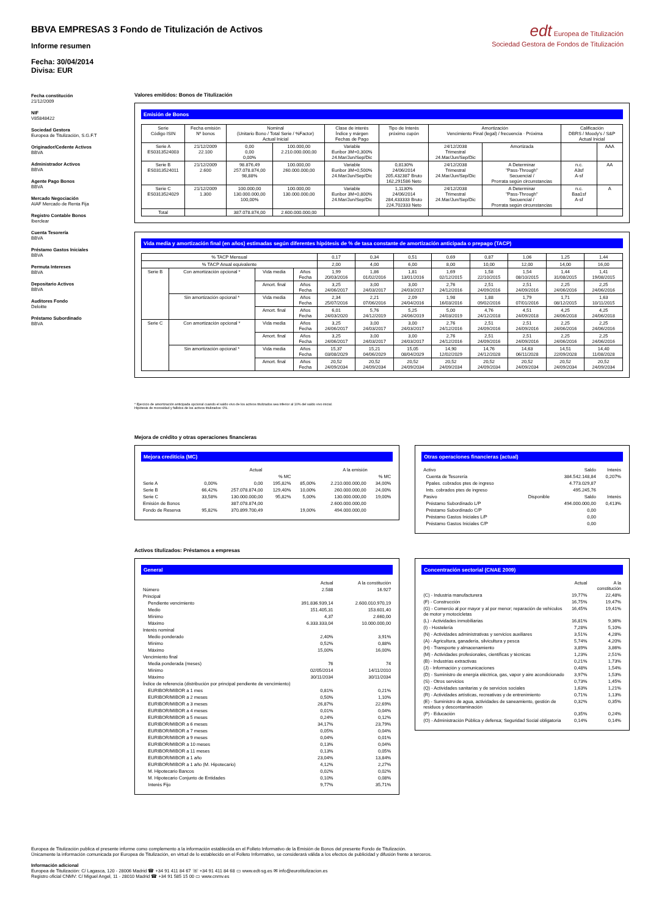edt Europea de Titulización
Sociedad Gestora de Fondos de Titulización
BBVA EMPRESAS 3 Fondo de Titulización de Activos
Informe resumen
Fecha: 30/04/2014
Divisa: EUR
Fecha constitución
21/12/2009
NIF
V85848422
Sociedad Gestora
Europea de Titulización, S.G.F.T
Originador/Cedente Activos
BBVA
Administrador Activos
BBVA
Agente Pago Bonos
BBVA
Mercado Negociación
AIAF Mercado de Renta Fija
Registro Contable Bonos
Iberclear
Cuenta Tesorería
BBVA
Préstamo Gastos Iniciales
BBVA
Permuta Intereses
BBVA
Depositario Activos
BBVA
Auditores Fondo
Deloitte
Préstamo Subordinado
BBVA
Valores emitidos: Bonos de Titulización
Emisión de Bonos
| Serie Código ISIN | Fecha emisión Nº bonos | Nominal (Unitario Bono / Total Serie / %Factor) Actual Inicial | | Clase de interés Índice y márgen Fechas de Pago | Tipo de Interés próximo cupón | Amortización Vencimiento Final (legal) / frecuencia · Próxima | | Calificación DBRS / Moody's / S&P Actual Inicial | |
| --- | --- | --- | --- | --- | --- | --- | --- | --- | --- |
| Serie A ES0313524003 | 21/12/2009 22.100 | 0,00 0,00 0,00% | 100.000,00 2.210.000.000,00 | Variable Euribor 3M+0,300% 24.Mar/Jun/Sep/Dic | | 24/12/2038 Trimestral 24.Mar/Jun/Sep/Dic | Amortizada | | AAA |
| Serie B ES0313524011 | 21/12/2009 2.600 | 98.876,49 257.078.874,00 98,88% | 100.000,00 260.000.000,00 | Variable Euribor 3M+0,500% 24.Mar/Jun/Sep/Dic | 0,8130% 24/06/2014 205,432387 Bruto 162,291586 Neto | 24/12/2038 Trimestral 24.Mar/Jun/Sep/Dic | A Determinar "Pass-Through" Secuencial / Prorrata según circunstancias | n.c. A3sf A-sf | AA |
| Serie C ES0313524029 | 21/12/2009 1.300 | 100.000,00 130.000.000,00 100,00% | 100.000,00 130.000.000,00 | Variable Euribor 3M+0,800% 24.Mar/Jun/Sep/Dic | 1,1130% 24/06/2014 284,433333 Bruto 224,702333 Neto | 24/12/2038 Trimestral 24.Mar/Jun/Sep/Dic | A Determinar "Pass-Through" Secuencial / Prorrata según circunstancias | n.c. Baa1sf A-sf | A |
| Total | | 387.078.874,00 | 2.600.000.000,00 | | | | | | |
Vida media y amortización final (en años) estimadas según diferentes hipótesis de % de tasa constante de amortización anticipada o prepago (TACP)
| % TACP Mensual | | | | 0,17 | 0,34 | 0,51 | 0,69 | 0,87 | 1,06 | 1,25 | 1,44 |
| % TACP Anual equivalente | | | | 2,00 | 4,00 | 6,00 | 8,00 | 10,00 | 12,00 | 14,00 | 16,00 |
| Serie B | Con amortización opcional * | Vida media | Años Fecha | 1,99 20/03/2016 | 1,86 01/02/2016 | 1,81 13/01/2016 | 1,69 02/12/2015 | 1,58 22/10/2015 | 1,54 08/10/2015 | 1,44 31/08/2015 | 1,41 19/08/2015 |
| | | Amort. final | Años Fecha | 3,25 24/06/2017 | 3,00 24/03/2017 | 3,00 24/03/2017 | 2,76 24/12/2016 | 2,51 24/09/2016 | 2,51 24/09/2016 | 2,25 24/06/2016 | 2,25 24/06/2016 |
| | Sin amortización opcional * | Vida media | Años Fecha | 2,34 25/07/2016 | 2,21 07/06/2016 | 2,09 24/04/2016 | 1,98 16/03/2016 | 1,88 09/02/2016 | 1,79 07/01/2016 | 1,71 08/12/2015 | 1,63 10/11/2015 |
| | | Amort. final | Años Fecha | 6,01 24/03/2020 | 5,76 24/12/2019 | 5,25 24/06/2019 | 5,00 24/03/2019 | 4,76 24/12/2018 | 4,51 24/09/2018 | 4,25 24/06/2018 | 4,25 24/06/2018 |
| Serie C | Con amortización opcional * | Vida media | Años Fecha | 3,25 24/06/2017 | 3,00 24/03/2017 | 3,00 24/03/2017 | 2,76 24/12/2016 | 2,51 24/09/2016 | 2,51 24/09/2016 | 2,25 24/06/2016 | 2,25 24/06/2016 |
| | | Amort. final | Años Fecha | 3,25 24/06/2017 | 3,00 24/03/2017 | 3,00 24/03/2017 | 2,76 24/12/2016 | 2,51 24/09/2016 | 2,51 24/09/2016 | 2,25 24/06/2016 | 2,25 24/06/2016 |
| | Sin amortización opcional * | Vida media | Años Fecha | 15,37 03/08/2029 | 15,21 04/06/2029 | 15,05 08/04/2029 | 14,90 12/02/2029 | 14,76 24/12/2028 | 14,63 06/11/2028 | 14,51 22/09/2028 | 14,40 11/08/2028 |
| | | Amort. final | Años Fecha | 20,52 24/09/2034 | 20,52 24/09/2034 | 20,52 24/09/2034 | 20,52 24/09/2034 | 20,52 24/09/2034 | 20,52 24/09/2034 | 20,52 24/09/2034 | 20,52 24/09/2034 |
* Ejercicio de amortización anticipada opcional cuando el saldo vivo de los activos titulizados sea inferior al 10% del saldo vivo inicial.
Hipótesis de morosidad y fallidos de los activos titulizados: 0%.
Mejora de crédito y otras operaciones financieras
Mejora crediticia (MC)
| | | Actual | | | A la emisión | |
| --- | --- | --- | --- | --- | --- | --- |
| | | | % MC | | | % MC |
| Serie A | 0,00% | 0,00 | 195,82% | 85,00% | 2.210.000.000,00 | 34,00% |
| Serie B | 66,42% | 257.078.874,00 | 129,40% | 10,00% | 260.000.000,00 | 24,00% |
| Serie C | 33,58% | 130.000.000,00 | 95,82% | 5,00% | 130.000.000,00 | 19,00% |
| Emisión de Bonos | | 387.078.874,00 | | | 2.600.000.000,00 | |
| Fondo de Reserva | 95,82% | 370.899.700,49 | | 19,00% | 494.000.000,00 | |
Otras operaciones financieras (actual)
| Activo | | Saldo | Interés |
| Cuenta de Tesorería | | 384.542.148,84 | 0,207% |
| Ppales. cobrados ptes de ingreso | | 4.773.029,87 | |
| Ints. cobrados ptes de ingreso | | 495.245,76 | |
| Pasivo | Disponible | Saldo | Interés |
| Préstamo Subordinado L/P | | 494.000.000,00 | 0,413% |
| Préstamo Subordinado C/P | | 0,00 | |
| Préstamo Gastos Iniciales L/P | | 0,00 | |
| Préstamo Gastos Iniciales C/P | | 0,00 | |
Activos titulizados: Préstamos a empresas
General
| | Actual | A la constitución |
| --- | --- | --- |
| Número | 2.588 | 16.927 |
| Principal | | |
| Pendiente vencimiento | 391.836.939,14 | 2.600.010.970,19 |
| Medio | 151.405,31 | 153.601,40 |
| Mínimo | 4,37 | 2.660,00 |
| Máximo | 6.333.333,04 | 10.000.000,00 |
| Interés nominal | | |
| Medio ponderado | 2,40% | 3,91% |
| Mínimo | 0,52% | 0,88% |
| Máximo | 15,00% | 16,00% |
| Vencimiento final | | |
| Media ponderada (meses) | 76 | 74 |
| Mínimo | 02/05/2014 | 14/11/2010 |
| Máximo | 30/11/2034 | 30/11/2034 |
| Índice de referencia (distribución por principal pendiente de vencimiento) | | |
| EURIBOR/MIBOR a 1 mes | 0,81% | 0,21% |
| EURIBOR/MIBOR a 2 meses | 0,50% | 1,10% |
| EURIBOR/MIBOR a 3 meses | 26,87% | 22,69% |
| EURIBOR/MIBOR a 4 meses | 0,01% | 0,04% |
| EURIBOR/MIBOR a 5 meses | 0,24% | 0,12% |
| EURIBOR/MIBOR a 6 meses | 34,17% | 23,79% |
| EURIBOR/MIBOR a 7 meses | 0,05% | 0,04% |
| EURIBOR/MIBOR a 9 meses | 0,04% | 0,01% |
| EURIBOR/MIBOR a 10 meses | 0,13% | 0,04% |
| EURIBOR/MIBOR a 11 meses | 0,13% | 0,05% |
| EURIBOR/MIBOR a 1 año | 23,04% | 13,84% |
| EURIBOR/MIBOR a 1 año (M. Hipotecario) | 4,12% | 2,27% |
| M. Hipotecario Bancos | 0,02% | 0,02% |
| M. Hipotecario Conjunto de Entidades | 0,10% | 0,08% |
| Interés Fijo | 9,77% | 35,71% |
Concentración sectorial (CNAE 2009)
| | Actual | A la constitución |
| --- | --- | --- |
| (C) - Industria manufacturera | 19,77% | 22,48% |
| (F) - Construcción | 16,75% | 19,47% |
| (G) - Comercio al por mayor y al por menor; reparación de vehículos de motor y motocicletas | 16,45% | 19,41% |
| (L) - Actividades inmobiliarias | 16,81% | 9,36% |
| (I) - Hostelería | 7,28% | 5,10% |
| (N) - Actividades administrativas y servicios auxiliares | 3,51% | 4,28% |
| (A) - Agricultura, ganadería, silvicultura y pesca | 5,74% | 4,20% |
| (H) - Transporte y almacenamiento | 3,89% | 3,86% |
| (M) - Actividades profesionales, científicas y técnicas | 1,23% | 2,51% |
| (B) - Industrias extractivas | 0,21% | 1,73% |
| (J) - Información y comunicaciones | 0,48% | 1,54% |
| (D) - Suministro de energía eléctrica, gas, vapor y aire acondicionado | 3,97% | 1,53% |
| (S) - Otros servicios | 0,73% | 1,45% |
| (Q) - Actividades sanitarias y de servicios sociales | 1,63% | 1,21% |
| (R) - Actividades artísticas, recreativas y de entrenimiento | 0,71% | 1,13% |
| (E) - Suministro de agua, actividades de saneamiento, gestión de residuos y descontaminación | 0,32% | 0,35% |
| (P) - Educación | 0,35% | 0,24% |
| (O) - Administración Pública y defensa; Seguridad Social obligatoria | 0,14% | 0,14% |
Europea de Titulización publica el presente informe como complemento a la información establecida en el Folleto Informativo de la Emisión de Bonos del presente Fondo de Titulización.
Únicamente la información comunicada por Europea de Titulización, en virtud de lo establecido en el Folleto Informativo, se considerará válida a los efectos de publicidad y difusión frente a terceros.
Información adicional
Europea de Titulización: C/ Lagasca, 120 - 28006 Madrid ☎ +34 91 411 84 67 ☏ +34 91 411 84 68 ▭ www.edt-sg.es ✉ info@eurotitulizacion.es
Registro oficial CNMV: C/ Miguel Angel, 11 - 28010 Madrid ☎ +34 91 585 15 00 ▭ www.cnmv.es